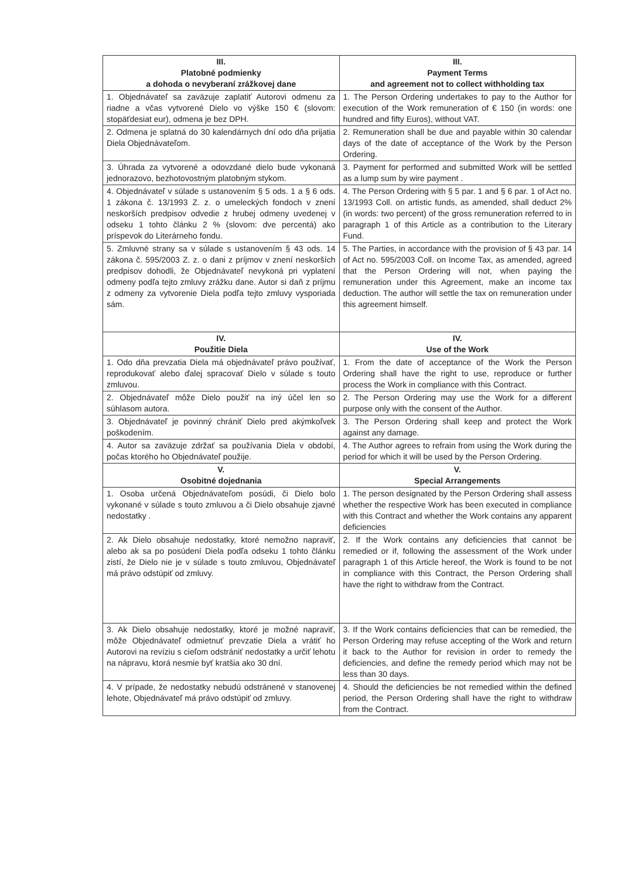| III. Platobné podmienky a dohoda o nevyberaní zrážkovej dane | III. Payment Terms and agreement not to collect withholding tax |
| 1. Objednávateľ sa zaväzuje zaplatiť Autorovi odmenu za riadne a včas vytvorené Dielo vo výške 150 € (slovom: stopäťdesiat eur), odmena je bez DPH. | 1. The Person Ordering undertakes to pay to the Author for execution of the Work remuneration of € 150 (in words: one hundred and fifty Euros), without VAT. |
| 2. Odmena je splatná do 30 kalendárnych dní odo dňa prijatia Diela Objednávateľom. | 2. Remuneration shall be due and payable within 30 calendar days of the date of acceptance of the Work by the Person Ordering. |
| 3. Úhrada za vytvorené a odovzdané dielo bude vykonaná jednorazovo, bezhotovostným platobným stykom. | 3. Payment for performed and submitted Work will be settled as a lump sum by wire payment . |
| 4. Objednávateľ v súlade s ustanovením § 5 ods. 1 a § 6 ods. 1 zákona č. 13/1993 Z. z. o umeleckých fondoch v znení neskorších predpisov odvedie z hrubej odmeny uvedenej v odseku 1 tohto článku 2 % (slovom: dve percentá) ako príspevok do Literárneho fondu. | 4. The Person Ordering with § 5 par. 1 and § 6 par. 1 of Act no. 13/1993 Coll. on artistic funds, as amended, shall deduct 2% (in words: two percent) of the gross remuneration referred to in paragraph 1 of this Article as a contribution to the Literary Fund. |
| 5. Zmluvné strany sa v súlade s ustanovením § 43 ods. 14 zákona č. 595/2003 Z. z. o dani z príjmov v znení neskorších predpisov dohodli, že Objednávateľ nevykoná pri vyplatení odmeny podľa tejto zmluvy zrážku dane. Autor si daň z príjmu z odmeny za vytvorenie Diela podľa tejto zmluvy vysporiada sám. | 5. The Parties, in accordance with the provision of § 43 par. 14 of Act no. 595/2003 Coll. on Income Tax, as amended, agreed that the Person Ordering will not, when paying the remuneration under this Agreement, make an income tax deduction. The author will settle the tax on remuneration under this agreement himself. |
| IV. Použitie Diela | IV. Use of the Work |
| 1. Odo dňa prevzatia Diela má objednávateľ právo používať, reprodukovať alebo ďalej spracovať Dielo v súlade s touto zmluvou. | 1. From the date of acceptance of the Work the Person Ordering shall have the right to use, reproduce or further process the Work in compliance with this Contract. |
| 2. Objednávateľ môže Dielo použiť na iný účel len so súhlasom autora. | 2. The Person Ordering may use the Work for a different purpose only with the consent of the Author. |
| 3. Objednávateľ je povinný chrániť Dielo pred akýmkoľvek poškodením. | 3. The Person Ordering shall keep and protect the Work against any damage. |
| 4. Autor sa zaväzuje zdržať sa používania Diela v období, počas ktorého ho Objednávateľ použije. | 4. The Author agrees to refrain from using the Work during the period for which it will be used by the Person Ordering. |
| V. Osobitné dojednania | V. Special Arrangements |
| 1. Osoba určená Objednávateľom posúdi, či Dielo bolo vykonané v súlade s touto zmluvou a či Dielo obsahuje zjavné nedostatky . | 1. The person designated by the Person Ordering shall assess whether the respective Work has been executed in compliance with this Contract and whether the Work contains any apparent deficiencies |
| 2. Ak Dielo obsahuje nedostatky, ktoré nemožno napraviť, alebo ak sa po posúdení Diela podľa odseku 1 tohto článku zistí, že Dielo nie je v súlade s touto zmluvou, Objednávateľ má právo odstúpiť od zmluvy. | 2. If the Work contains any deficiencies that cannot be remedied or if, following the assessment of the Work under paragraph 1 of this Article hereof, the Work is found to be not in compliance with this Contract, the Person Ordering shall have the right to withdraw from the Contract. |
| 3. Ak Dielo obsahuje nedostatky, ktoré je možné napraviť, môže Objednávateľ odmietnuť prevzatie Diela a vrátiť ho Autorovi na revíziu s cieľom odstrániť nedostatky a určiť lehotu na nápravu, ktorá nesmie byť kratšia ako 30 dní. | 3. If the Work contains deficiencies that can be remedied, the Person Ordering may refuse accepting of the Work and return it back to the Author for revision in order to remedy the deficiencies, and define the remedy period which may not be less than 30 days. |
| 4. V prípade, že nedostatky nebudú odstránené v stanovenej lehote, Objednávateľ má právo odstúpiť od zmluvy. | 4. Should the deficiencies be not remedied within the defined period, the Person Ordering shall have the right to withdraw from the Contract. |